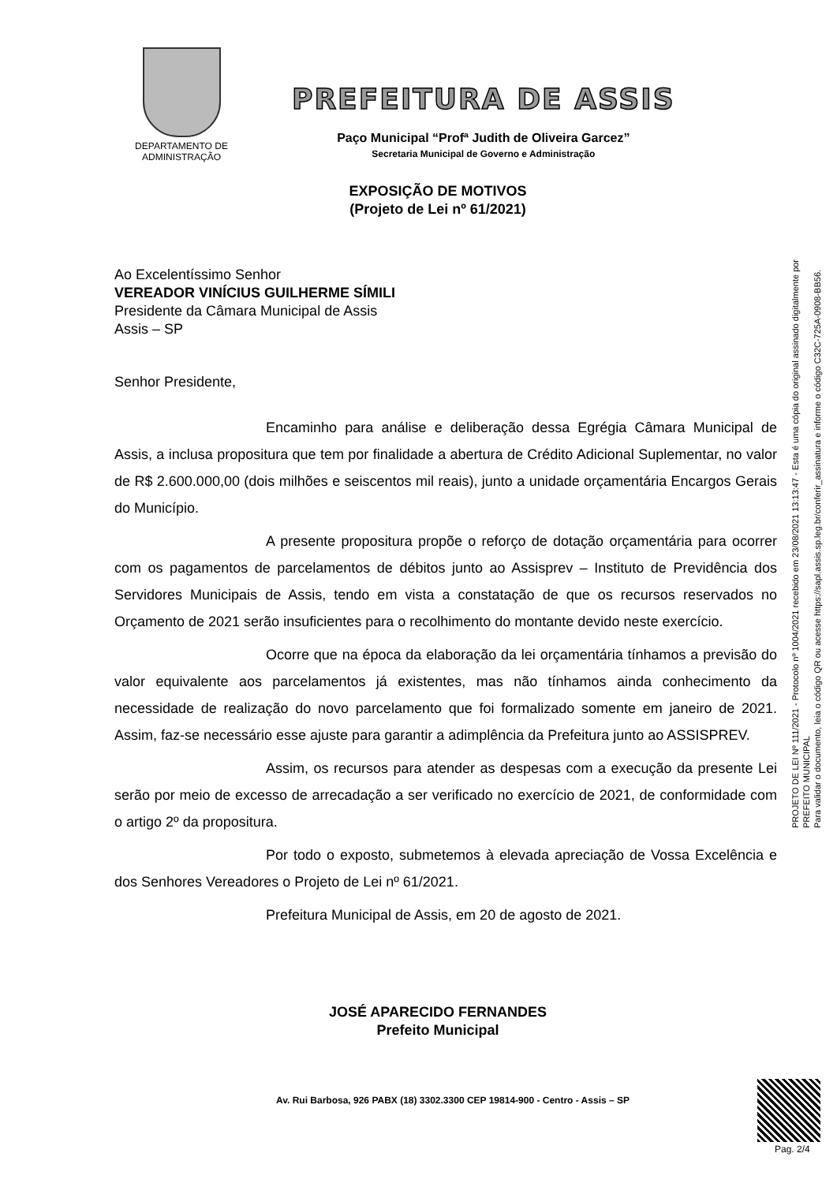DEPARTAMENTO DE
ADMINISTRAÇÃO
PREFEITURA DE ASSIS
Paço Municipal “Profª Judith de Oliveira Garcez”
Secretaria Municipal de Governo e Administração
EXPOSIÇÃO DE MOTIVOS
(Projeto de Lei nº 61/2021)
Ao Excelentíssimo Senhor
VEREADOR VINÍCIUS GUILHERME SÍMILI
Presidente da Câmara Municipal de Assis
Assis – SP
Senhor Presidente,
Encaminho para análise e deliberação dessa Egrégia Câmara Municipal de Assis, a inclusa propositura que tem por finalidade a abertura de Crédito Adicional Suplementar, no valor de R$ 2.600.000,00 (dois milhões e seiscentos mil reais), junto a unidade orçamentária Encargos Gerais do Município.
A presente propositura propõe o reforço de dotação orçamentária para ocorrer com os pagamentos de parcelamentos de débitos junto ao Assisprev – Instituto de Previdência dos Servidores Municipais de Assis, tendo em vista a constatação de que os recursos reservados no Orçamento de 2021 serão insuficientes para o recolhimento do montante devido neste exercício.
Ocorre que na época da elaboração da lei orçamentária tínhamos a previsão do valor equivalente aos parcelamentos já existentes, mas não tínhamos ainda conhecimento da necessidade de realização do novo parcelamento que foi formalizado somente em janeiro de 2021. Assim, faz-se necessário esse ajuste para garantir a adimplência da Prefeitura junto ao ASSISPREV.
Assim, os recursos para atender as despesas com a execução da presente Lei serão por meio de excesso de arrecadação a ser verificado no exercício de 2021, de conformidade com o artigo 2º da propositura.
Por todo o exposto, submetemos à elevada apreciação de Vossa Excelência e dos Senhores Vereadores o Projeto de Lei nº 61/2021.
Prefeitura Municipal de Assis, em 20 de agosto de 2021.
JOSÉ APARECIDO FERNANDES
Prefeito Municipal
PROJETO DE LEI Nº 111/2021 - Protocolo nº 1004/2021 recebido em 23/08/2021 13:13:47 - Esta é uma cópia do original assinado digitalmente por PREFEITO MUNICIPAL
Para validar o documento, leia o código QR ou acesse https://sapl.assis.sp.leg.br/conferir_assinatura e informe o código C32C-725A-0908-BB56.
Av. Rui Barbosa, 926 PABX (18) 3302.3300 CEP 19814-900 - Centro - Assis – SP
Pag. 2/4